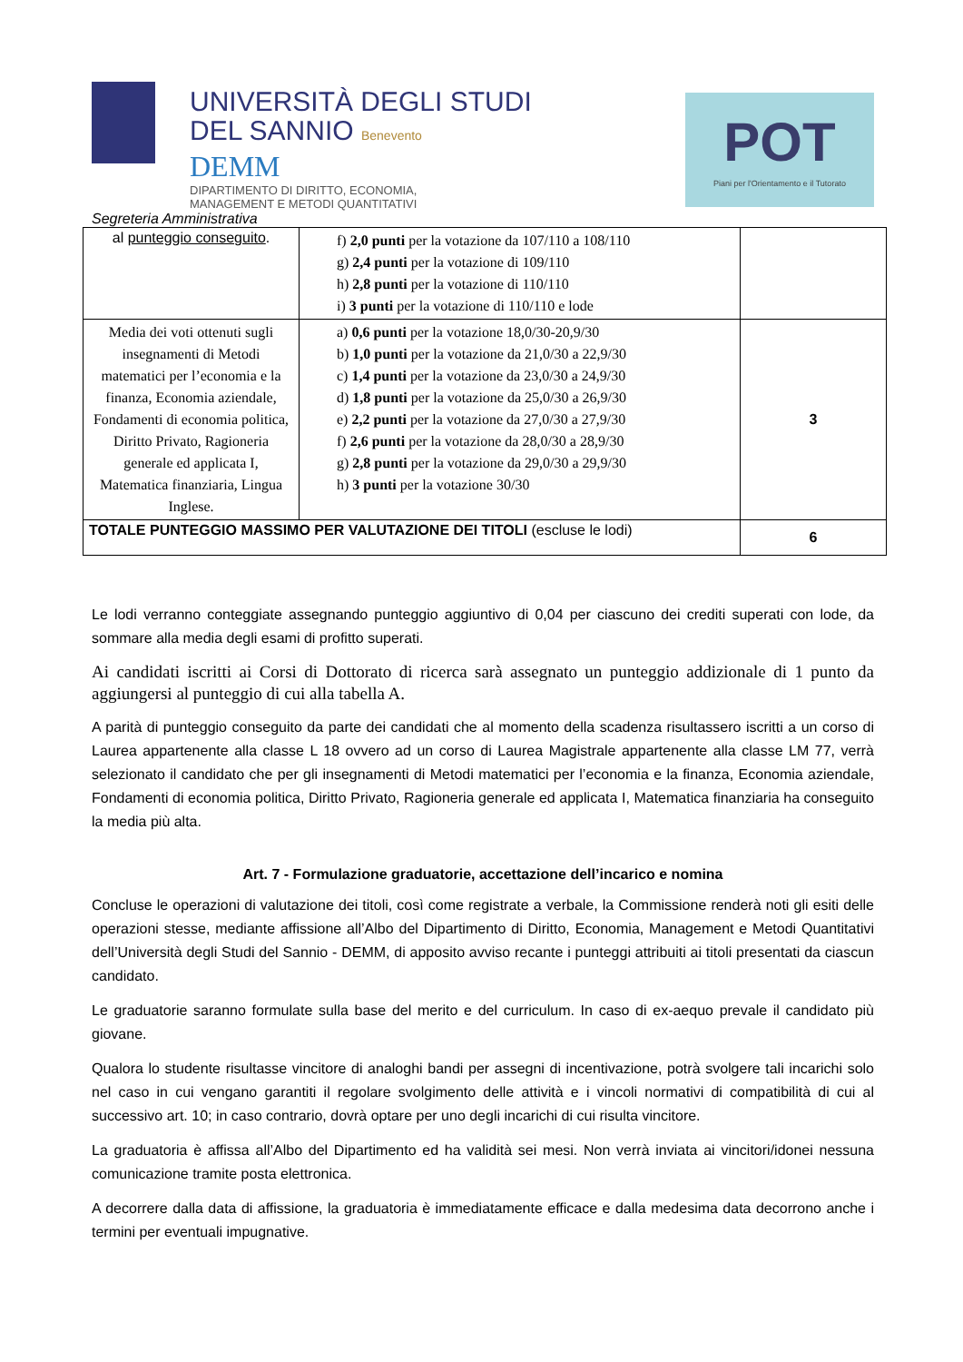UNIVERSITÀ DEGLI STUDI
DEL SANNIO Benevento
DEMM
DIPARTIMENTO DI DIRITTO, ECONOMIA,
MANAGEMENT E METODI QUANTITATIVI
POT
Piani per l'Orientamento e il Tutorato
Segreteria Amministrativa
| al punteggio conseguito . | f) 2,0 punti per la votazione da 107/110 a 108/110 g) 2,4 punti per la votazione di 109/110 h) 2,8 punti per la votazione di 110/110 i) 3 punti per la votazione di 110/110 e lode | |
| Media dei voti ottenuti sugli insegnamenti di Metodi matematici per l’economia e la finanza, Economia aziendale, Fondamenti di economia politica, Diritto Privato, Ragioneria generale ed applicata I, Matematica finanziaria, Lingua Inglese. | a) 0,6 punti per la votazione 18,0/30-20,9/30 b) 1,0 punti per la votazione da 21,0/30 a 22,9/30 c) 1,4 punti per la votazione da 23,0/30 a 24,9/30 d) 1,8 punti per la votazione da 25,0/30 a 26,9/30 e) 2,2 punti per la votazione da 27,0/30 a 27,9/30 f) 2,6 punti per la votazione da 28,0/30 a 28,9/30 g) 2,8 punti per la votazione da 29,0/30 a 29,9/30 h) 3 punti per la votazione 30/30 | 3 |
| TOTALE PUNTEGGIO MASSIMO PER VALUTAZIONE DEI TITOLI (escluse le lodi) | | 6 |
Le lodi verranno conteggiate assegnando punteggio aggiuntivo di 0,04 per ciascuno dei crediti superati con lode, da sommare alla media degli esami di profitto superati.
Ai candidati iscritti ai Corsi di Dottorato di ricerca sarà assegnato un punteggio addizionale di 1 punto da aggiungersi al punteggio di cui alla tabella A.
A parità di punteggio conseguito da parte dei candidati che al momento della scadenza risultassero iscritti a un corso di Laurea appartenente alla classe L 18 ovvero ad un corso di Laurea Magistrale appartenente alla classe LM 77, verrà selezionato il candidato che per gli insegnamenti di Metodi matematici per l’economia e la finanza, Economia aziendale, Fondamenti di economia politica, Diritto Privato, Ragioneria generale ed applicata I, Matematica finanziaria ha conseguito la media più alta.
Art. 7 - Formulazione graduatorie, accettazione dell’incarico e nomina
Concluse le operazioni di valutazione dei titoli, così come registrate a verbale, la Commissione renderà noti gli esiti delle operazioni stesse, mediante affissione all’Albo del Dipartimento di Diritto, Economia, Management e Metodi Quantitativi dell’Università degli Studi del Sannio - DEMM, di apposito avviso recante i punteggi attribuiti ai titoli presentati da ciascun candidato.
Le graduatorie saranno formulate sulla base del merito e del curriculum. In caso di ex-aequo prevale il candidato più giovane.
Qualora lo studente risultasse vincitore di analoghi bandi per assegni di incentivazione, potrà svolgere tali incarichi solo nel caso in cui vengano garantiti il regolare svolgimento delle attività e i vincoli normativi di compatibilità di cui al successivo art. 10; in caso contrario, dovrà optare per uno degli incarichi di cui risulta vincitore.
La graduatoria è affissa all’Albo del Dipartimento ed ha validità sei mesi. Non verrà inviata ai vincitori/idonei nessuna comunicazione tramite posta elettronica.
A decorrere dalla data di affissione, la graduatoria è immediatamente efficace e dalla medesima data decorrono anche i termini per eventuali impugnative.